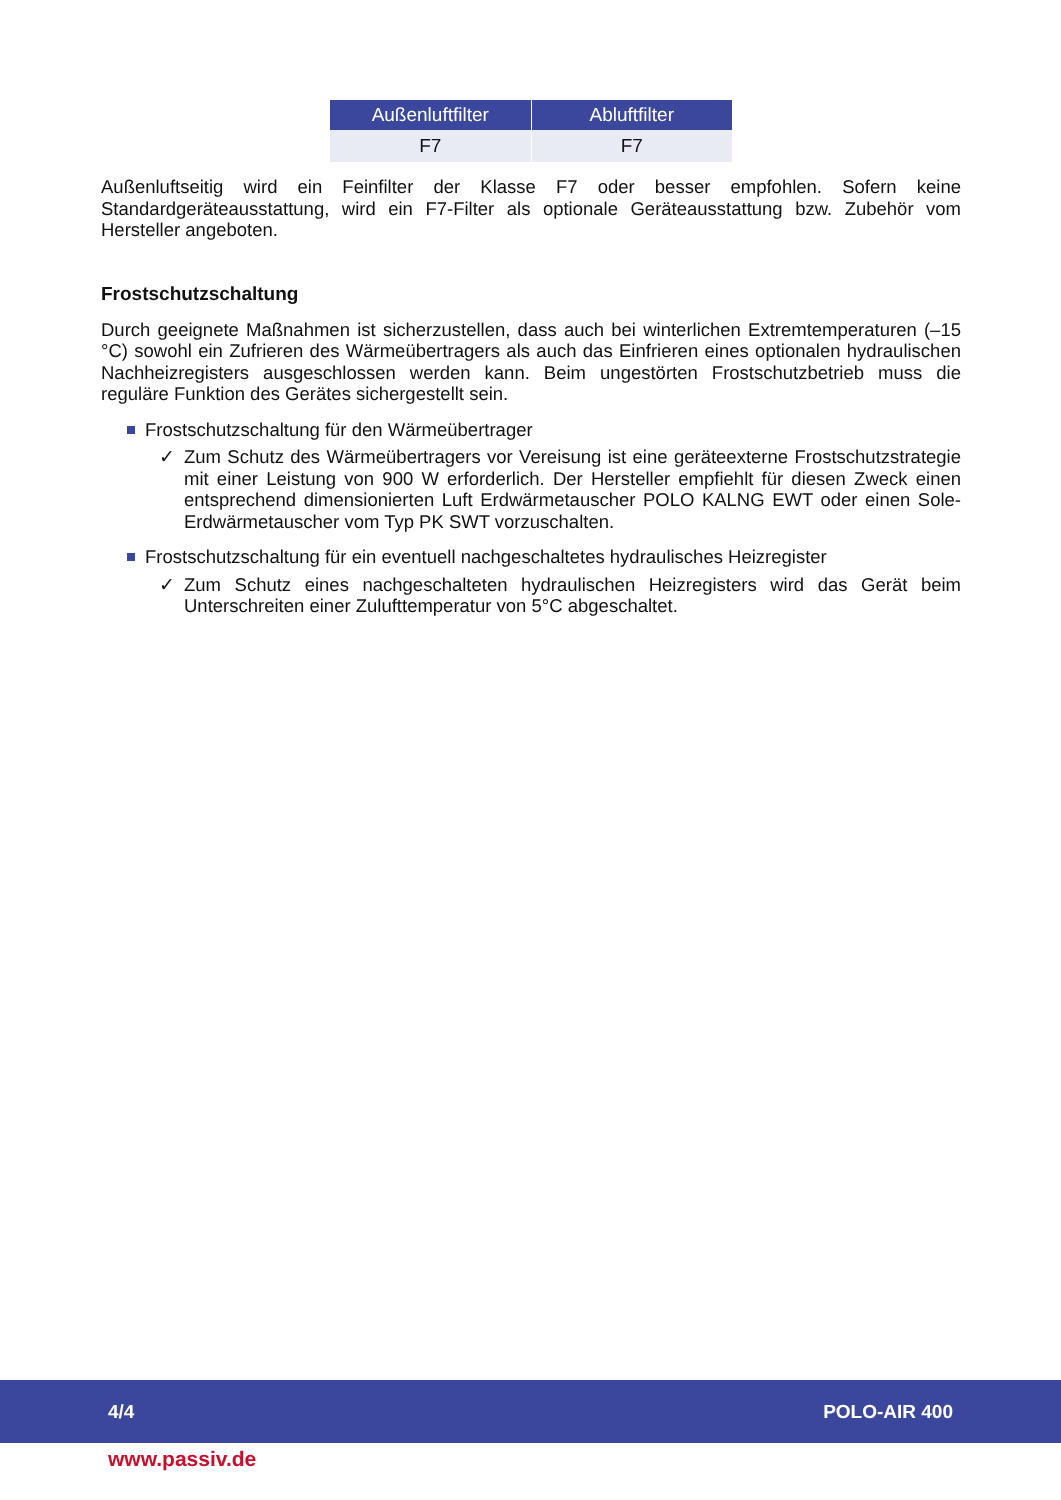| Außenluftfilter | Abluftfilter |
| --- | --- |
| F7 | F7 |
Außenluftseitig wird ein Feinfilter der Klasse F7 oder besser empfohlen. Sofern keine Standardgeräteausstattung, wird ein F7-Filter als optionale Geräteausstattung bzw. Zubehör vom Hersteller angeboten.
Frostschutzschaltung
Durch geeignete Maßnahmen ist sicherzustellen, dass auch bei winterlichen Extremtemperaturen (–15 °C) sowohl ein Zufrieren des Wärmeübertragers als auch das Einfrieren eines optionalen hydraulischen Nachheizregisters ausgeschlossen werden kann. Beim ungestörten Frostschutzbetrieb muss die reguläre Funktion des Gerätes sichergestellt sein.
Frostschutzschaltung für den Wärmeübertrager
✓ Zum Schutz des Wärmeübertragers vor Vereisung ist eine geräteexterne Frostschutzstrategie mit einer Leistung von 900 W erforderlich. Der Hersteller empfiehlt für diesen Zweck einen entsprechend dimensionierten Luft Erdwärmetauscher POLO KALNG EWT oder einen Sole-Erdwärmetauscher vom Typ PK SWT vorzuschalten.
Frostschutzschaltung für ein eventuell nachgeschaltetes hydraulisches Heizregister
✓ Zum Schutz eines nachgeschalteten hydraulischen Heizregisters wird das Gerät beim Unterschreiten einer Zulufttemperatur von 5°C abgeschaltet.
4/4 POLO-AIR 400
www.passiv.de